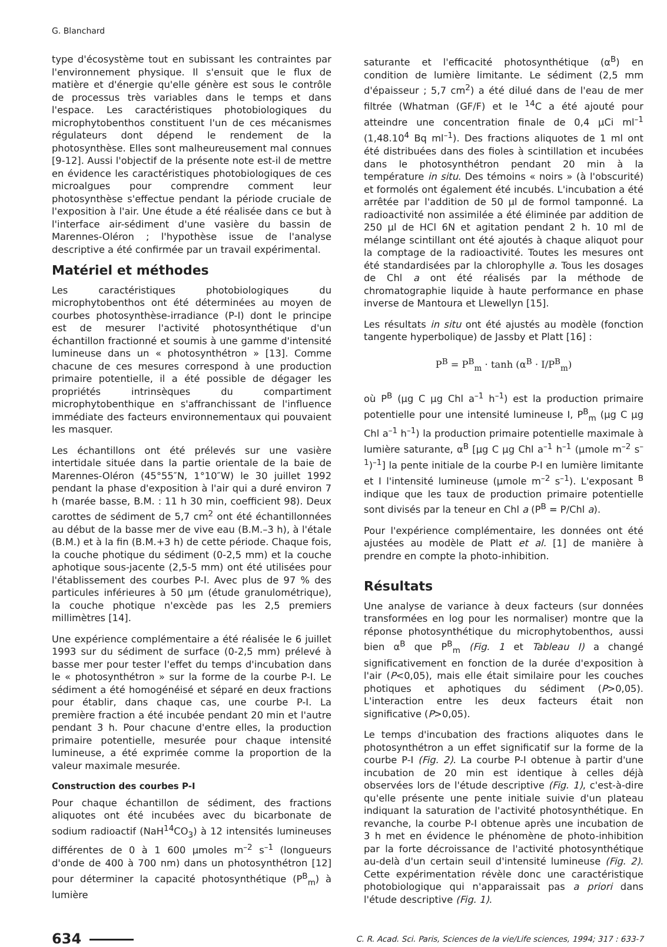G. Blanchard
type d'écosystème tout en subissant les contraintes par l'environnement physique. Il s'ensuit que le flux de matière et d'énergie qu'elle génère est sous le contrôle de processus très variables dans le temps et dans l'espace. Les caractéristiques photobiologiques du microphytobenthos constituent l'un de ces mécanismes régulateurs dont dépend le rendement de la photosynthèse. Elles sont malheureusement mal connues [9-12]. Aussi l'objectif de la présente note est-il de mettre en évidence les caractéristiques photobiologiques de ces microalgues pour comprendre comment leur photosynthèse s'effectue pendant la période cruciale de l'exposition à l'air. Une étude a été réalisée dans ce but à l'interface air-sédiment d'une vasière du bassin de Marennes-Oléron ; l'hypothèse issue de l'analyse descriptive a été confirmée par un travail expérimental.
Matériel et méthodes
Les caractéristiques photobiologiques du microphytobenthos ont été déterminées au moyen de courbes photosynthèse-irradiance (P-I) dont le principe est de mesurer l'activité photosynthétique d'un échantillon fractionné et soumis à une gamme d'intensité lumineuse dans un « photosynthétron » [13]. Comme chacune de ces mesures correspond à une production primaire potentielle, il a été possible de dégager les propriétés intrinsèques du compartiment microphytobenthique en s'affranchissant de l'influence immédiate des facteurs environnementaux qui pouvaient les masquer.
Les échantillons ont été prélevés sur une vasière intertidale située dans la partie orientale de la baie de Marennes-Oléron (45°55″N, 1°10″W) le 30 juillet 1992 pendant la phase d'exposition à l'air qui a duré environ 7 h (marée basse, B.M. : 11 h 30 min, coefficient 98). Deux carottes de sédiment de 5,7 cm<sup>2</sup> ont été échantillonnées au début de la basse mer de vive eau (B.M.–3 h), à l'étale (B.M.) et à la fin (B.M.+3 h) de cette période. Chaque fois, la couche photique du sédiment (0-2,5 mm) et la couche aphotique sous-jacente (2,5-5 mm) ont été utilisées pour l'établissement des courbes P-I. Avec plus de 97 % des particules inférieures à 50 µm (étude granulométrique), la couche photique n'excède pas les 2,5 premiers millimètres [14].
Une expérience complémentaire a été réalisée le 6 juillet 1993 sur du sédiment de surface (0-2,5 mm) prélevé à basse mer pour tester l'effet du temps d'incubation dans le « photosynthétron » sur la forme de la courbe P-I. Le sédiment a été homogénéisé et séparé en deux fractions pour établir, dans chaque cas, une courbe P-I. La première fraction a été incubée pendant 20 min et l'autre pendant 3 h. Pour chacune d'entre elles, la production primaire potentielle, mesurée pour chaque intensité lumineuse, a été exprimée comme la proportion de la valeur maximale mesurée.
Construction des courbes P-I
Pour chaque échantillon de sédiment, des fractions aliquotes ont été incubées avec du bicarbonate de sodium radioactif (NaH<sup>14</sup>CO<sub>3</sub>) à 12 intensités lumineuses différentes de 0 à 1 600 µmoles m<sup>–2</sup> s<sup>–1</sup> (longueurs d'onde de 400 à 700 nm) dans un photosynthétron [12] pour déterminer la capacité photosynthétique (P<sup>B</sup><sub>m</sub>) à lumière
saturante et l'efficacité photosynthétique (α<sup>B</sup>) en condition de lumière limitante. Le sédiment (2,5 mm d'épaisseur ; 5,7 cm<sup>2</sup>) a été dilué dans de l'eau de mer filtrée (Whatman (GF/F) et le <sup>14</sup>C a été ajouté pour atteindre une concentration finale de 0,4 µCi ml<sup>–1</sup> (1,48.10<sup>4</sup> Bq ml<sup>–1</sup>). Des fractions aliquotes de 1 ml ont été distribuées dans des fioles à scintillation et incubées dans le photosynthétron pendant 20 min à la température in situ. Des témoins « noirs » (à l'obscurité) et formolés ont également été incubés. L'incubation a été arrêtée par l'addition de 50 µl de formol tamponné. La radioactivité non assimilée a été éliminée par addition de 250 µl de HCl 6N et agitation pendant 2 h. 10 ml de mélange scintillant ont été ajoutés à chaque aliquot pour la comptage de la radioactivité. Toutes les mesures ont été standardisées par la chlorophylle a. Tous les dosages de Chl a ont été réalisés par la méthode de chromatographie liquide à haute performance en phase inverse de Mantoura et Llewellyn [15].
Les résultats in situ ont été ajustés au modèle (fonction tangente hyperbolique) de Jassby et Platt [16] :
P<sup>B</sup> = P<sup>B</sup><sub>m</sub> · tanh (α<sup>B</sup> · I/P<sup>B</sup><sub>m</sub>)
où P<sup>B</sup> (µg C µg Chl a<sup>–1</sup> h<sup>–1</sup>) est la production primaire potentielle pour une intensité lumineuse I, P<sup>B</sup><sub>m</sub> (µg C µg Chl a<sup>–1</sup> h<sup>–1</sup>) la production primaire potentielle maximale à lumière saturante, α<sup>B</sup> [µg C µg Chl a<sup>–1</sup> h<sup>–1</sup> (µmole m<sup>–2</sup> s<sup>–1</sup>)<sup>–1</sup>] la pente initiale de la courbe P-I en lumière limitante et I l'intensité lumineuse (µmole m<sup>–2</sup> s<sup>–1</sup>). L'exposant <sup>B</sup> indique que les taux de production primaire potentielle sont divisés par la teneur en Chl a (P<sup>B</sup> = P/Chl a).
Pour l'expérience complémentaire, les données ont été ajustées au modèle de Platt et al. [1] de manière à prendre en compte la photo-inhibition.
Résultats
Une analyse de variance à deux facteurs (sur données transformées en log pour les normaliser) montre que la réponse photosynthétique du microphytobenthos, aussi bien α<sup>B</sup> que P<sup>B</sup><sub>m</sub> (Fig. 1 et Tableau I) a changé significativement en fonction de la durée d'exposition à l'air (P<0,05), mais elle était similaire pour les couches photiques et aphotiques du sédiment (P>0,05). L'interaction entre les deux facteurs était non significative (P>0,05).
Le temps d'incubation des fractions aliquotes dans le photosynthétron a un effet significatif sur la forme de la courbe P-I (Fig. 2). La courbe P-I obtenue à partir d'une incubation de 20 min est identique à celles déjà observées lors de l'étude descriptive (Fig. 1), c'est-à-dire qu'elle présente une pente initiale suivie d'un plateau indiquant la saturation de l'activité photosynthétique. En revanche, la courbe P-I obtenue après une incubation de 3 h met en évidence le phénomène de photo-inhibition par la forte décroissance de l'activité photosynthétique au-delà d'un certain seuil d'intensité lumineuse (Fig. 2). Cette expérimentation révèle donc une caractéristique photobiologique qui n'apparaissait pas a priori dans l'étude descriptive (Fig. 1).
634
C. R. Acad. Sci. Paris, Sciences de la vie/Life sciences, 1994; 317 : 633-7